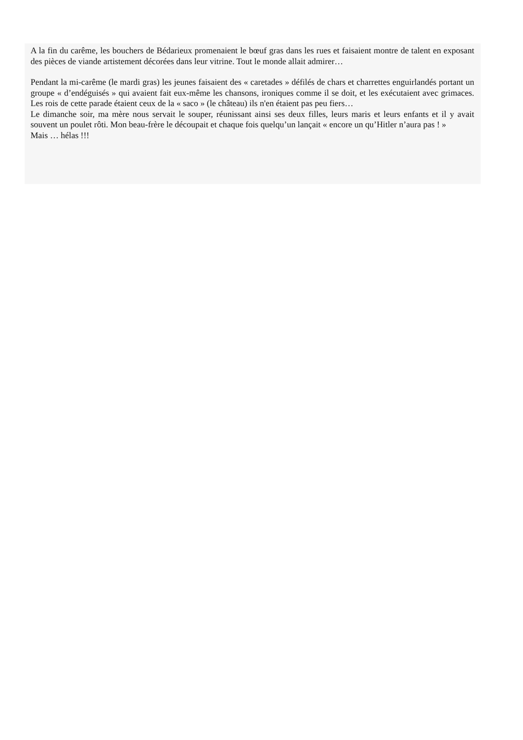A la fin du carême, les bouchers de Bédarieux promenaient le bœuf gras dans les rues et faisaient montre de talent en exposant des pièces de viande artistement décorées dans leur vitrine. Tout le monde allait admirer…
Pendant la mi-carême (le mardi gras) les jeunes faisaient des « caretades » défilés de chars et charrettes enguirlandés portant un groupe « d’endéguisés » qui avaient fait eux-même les chansons, ironiques comme il se doit, et les exécutaient avec grimaces. Les rois de cette parade étaient ceux de la « saco » (le château) ils n'en étaient pas peu fiers…
Le dimanche soir, ma mère nous servait le souper, réunissant ainsi ses deux filles, leurs maris et leurs enfants et il y avait souvent un poulet rôti. Mon beau-frère le découpait et chaque fois quelqu’un lançait « encore un qu’Hitler n’aura pas ! »
Mais … hélas !!!